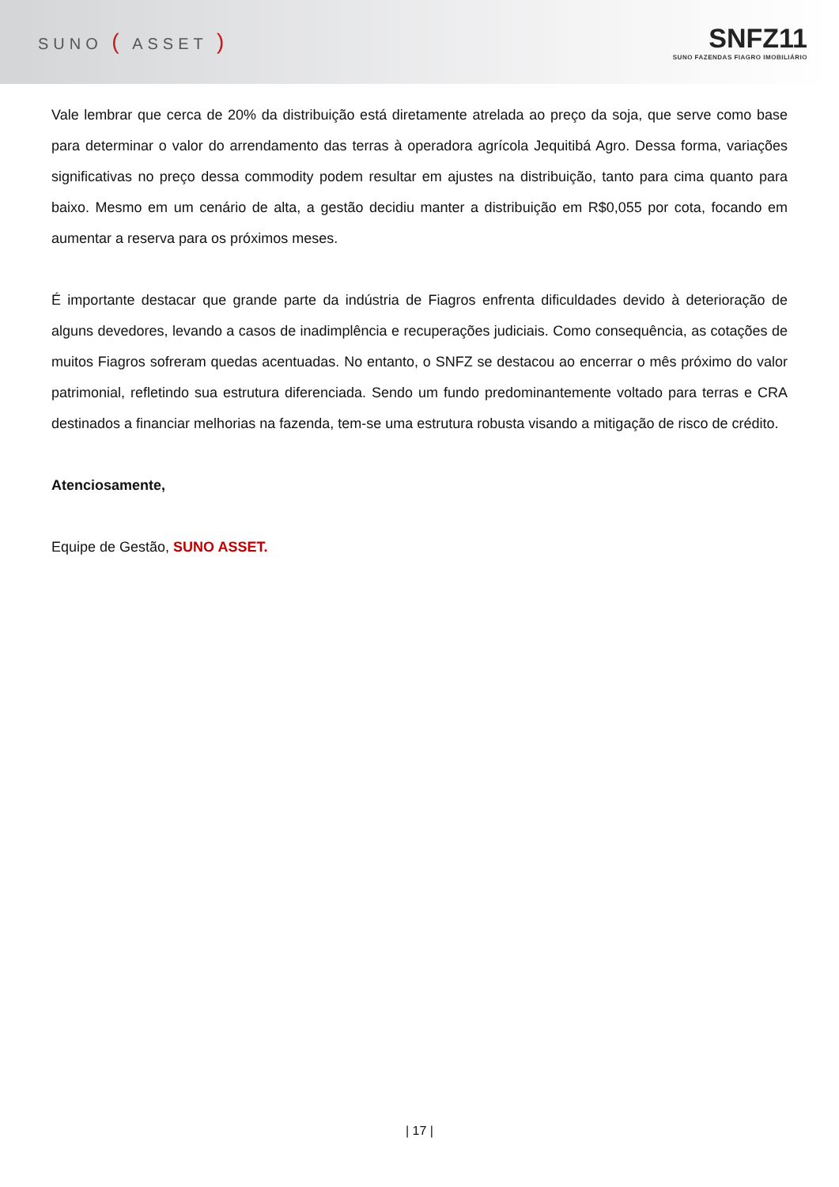SUNO ( ASSET )
SNFZ11
SUNO FAZENDAS FIAGRO IMOBILIÁRIO
Vale lembrar que cerca de 20% da distribuição está diretamente atrelada ao preço da soja, que serve como base para determinar o valor do arrendamento das terras à operadora agrícola Jequitibá Agro. Dessa forma, variações significativas no preço dessa commodity podem resultar em ajustes na distribuição, tanto para cima quanto para baixo. Mesmo em um cenário de alta, a gestão decidiu manter a distribuição em R$0,055 por cota, focando em aumentar a reserva para os próximos meses.
É importante destacar que grande parte da indústria de Fiagros enfrenta dificuldades devido à deterioração de alguns devedores, levando a casos de inadimplência e recuperações judiciais. Como consequência, as cotações de muitos Fiagros sofreram quedas acentuadas. No entanto, o SNFZ se destacou ao encerrar o mês próximo do valor patrimonial, refletindo sua estrutura diferenciada. Sendo um fundo predominantemente voltado para terras e CRA destinados a financiar melhorias na fazenda, tem-se uma estrutura robusta visando a mitigação de risco de crédito.
Atenciosamente,
Equipe de Gestão, SUNO ASSET.
| 17 |